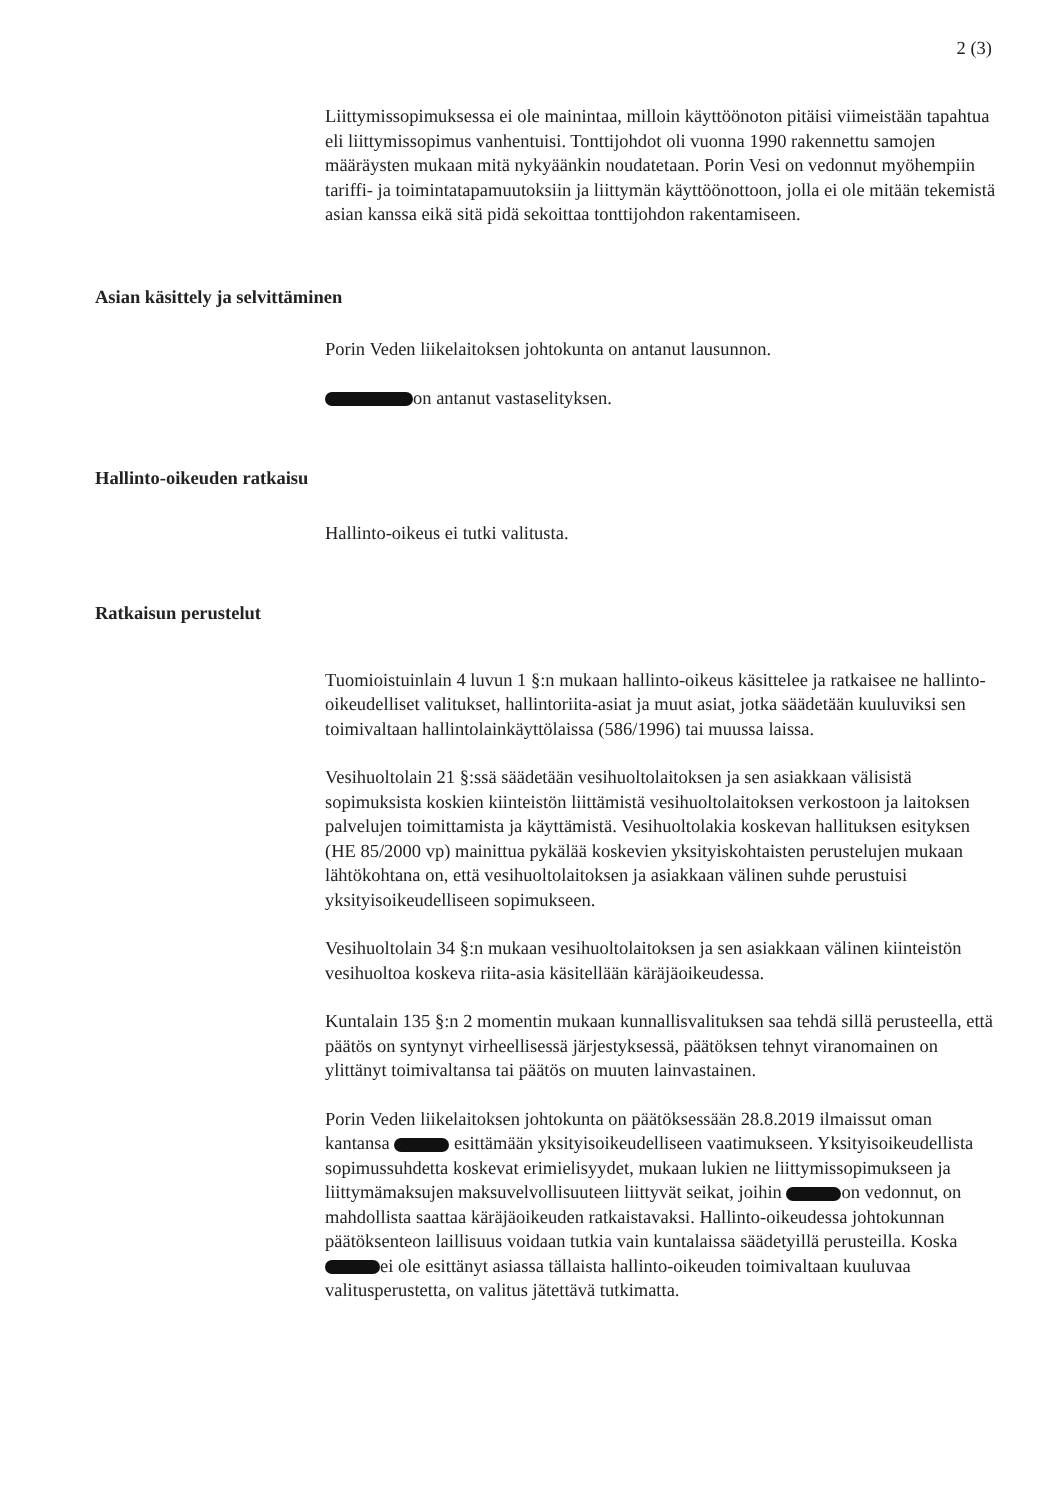2 (3)
Liittymissopimuksessa ei ole mainintaa, milloin käyttöönoton pitäisi viimeistään tapahtua eli liittymissopimus vanhentuisi. Tonttijohdot oli vuonna 1990 rakennettu samojen määräysten mukaan mitä nykyäänkin noudatetaan. Porin Vesi on vedonnut myöhempiin tariffi- ja toimintatapamuutoksiin ja liittymän käyttöönottoon, jolla ei ole mitään tekemistä asian kanssa eikä sitä pidä sekoittaa tonttijohdon rakentamiseen.
Asian käsittely ja selvittäminen
Porin Veden liikelaitoksen johtokunta on antanut lausunnon.
on antanut vastaselityksen.
Hallinto-oikeuden ratkaisu
Hallinto-oikeus ei tutki valitusta.
Ratkaisun perustelut
Tuomioistuinlain 4 luvun 1 §:n mukaan hallinto-oikeus käsittelee ja ratkaisee ne hallinto-oikeudelliset valitukset, hallintoriita-asiat ja muut asiat, jotka säädetään kuuluviksi sen toimivaltaan hallintolainkäyttölaissa (586/1996) tai muussa laissa.
Vesihuoltolain 21 §:ssä säädetään vesihuoltolaitoksen ja sen asiakkaan välisistä sopimuksista koskien kiinteistön liittämistä vesihuoltolaitoksen verkostoon ja laitoksen palvelujen toimittamista ja käyttämistä. Vesihuoltolakia koskevan hallituksen esityksen (HE 85/2000 vp) mainittua pykälää koskevien yksityiskohtaisten perustelujen mukaan lähtökohtana on, että vesihuoltolaitoksen ja asiakkaan välinen suhde perustuisi yksityisoikeudelliseen sopimukseen.
Vesihuoltolain 34 §:n mukaan vesihuoltolaitoksen ja sen asiakkaan välinen kiinteistön vesihuoltoa koskeva riita-asia käsitellään käräjäoikeudessa.
Kuntalain 135 §:n 2 momentin mukaan kunnallisvalituksen saa tehdä sillä perusteella, että päätös on syntynyt virheellisessä järjestyksessä, päätöksen tehnyt viranomainen on ylittänyt toimivaltansa tai päätös on muuten lainvastainen.
Porin Veden liikelaitoksen johtokunta on päätöksessään 28.8.2019 ilmaissut oman kantansa esittämään yksityisoikeudelliseen vaatimukseen. Yksityisoikeudellista sopimussuhdetta koskevat erimielisyydet, mukaan lukien ne liittymissopimukseen ja liittymämaksujen maksuvelvollisuuteen liittyvät seikat, joihin on vedonnut, on mahdollista saattaa käräjäoikeuden ratkaistavaksi. Hallinto-oikeudessa johtokunnan päätöksenteon laillisuus voidaan tutkia vain kuntalaissa säädetyillä perusteilla. Koska ei ole esittänyt asiassa tällaista hallinto-oikeuden toimivaltaan kuuluvaa valitusperustetta, on valitus jätettävä tutkimatta.